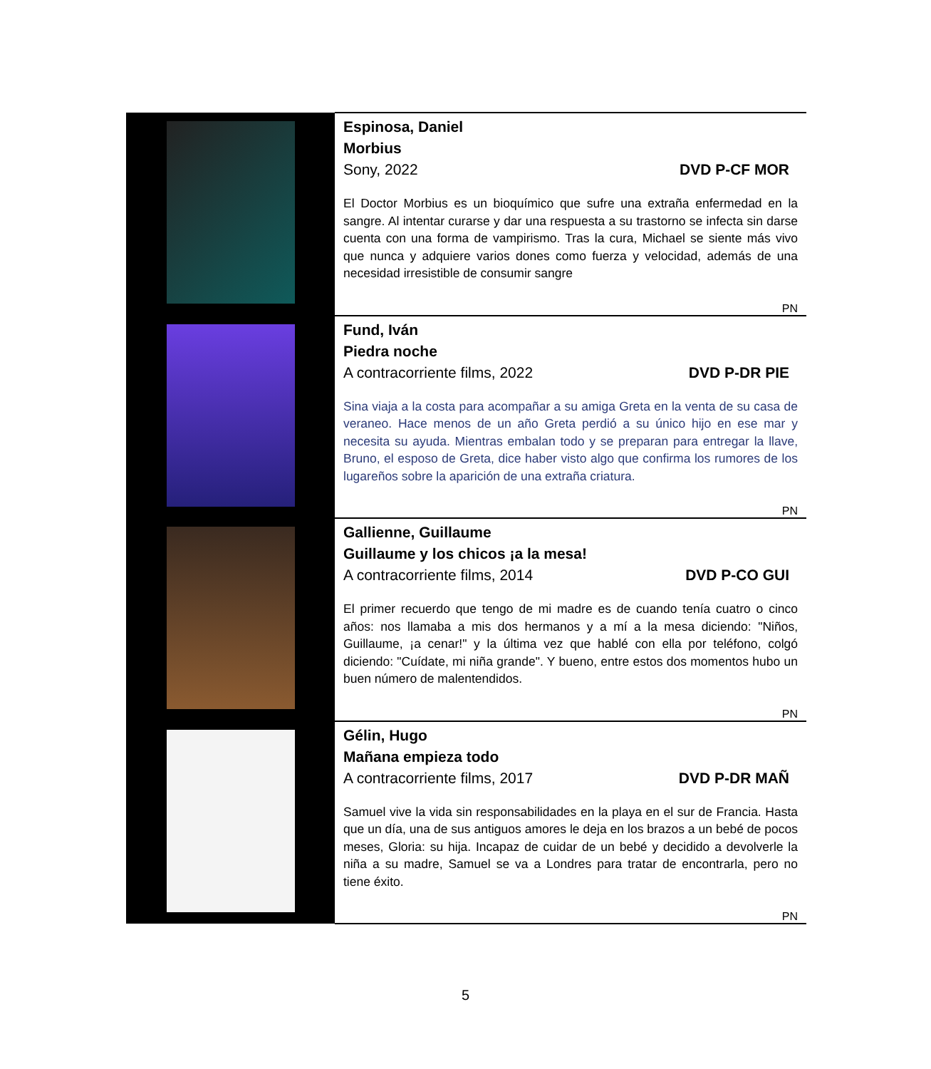| | Espinosa, Daniel Morbius Sony, 2022 DVD P-CF MOR El Doctor Morbius es un bioquímico que sufre una extraña enfermedad en la sangre. Al intentar curarse y dar una respuesta a su trastorno se infecta sin darse cuenta con una forma de vampirismo. Tras la cura, Michael se siente más vivo que nunca y adquiere varios dones como fuerza y velocidad, además de una necesidad irresistible de consumir sangre PN |
| | Fund, Iván Piedra noche A contracorriente films, 2022 DVD P-DR PIE Sina viaja a la costa para acompañar a su amiga Greta en la venta de su casa de veraneo. Hace menos de un año Greta perdió a su único hijo en ese mar y necesita su ayuda. Mientras embalan todo y se preparan para entregar la llave, Bruno, el esposo de Greta, dice haber visto algo que confirma los rumores de los lugareños sobre la aparición de una extraña criatura. PN |
| | Gallienne, Guillaume Guillaume y los chicos ¡a la mesa! A contracorriente films, 2014 DVD P-CO GUI El primer recuerdo que tengo de mi madre es de cuando tenía cuatro o cinco años: nos llamaba a mis dos hermanos y a mí a la mesa diciendo: "Niños, Guillaume, ¡a cenar!" y la última vez que hablé con ella por teléfono, colgó diciendo: "Cuídate, mi niña grande". Y bueno, entre estos dos momentos hubo un buen número de malentendidos. PN |
| | Gélin, Hugo Mañana empieza todo A contracorriente films, 2017 DVD P-DR MAÑ Samuel vive la vida sin responsabilidades en la playa en el sur de Francia. Hasta que un día, una de sus antiguos amores le deja en los brazos a un bebé de pocos meses, Gloria: su hija. Incapaz de cuidar de un bebé y decidido a devolverle la niña a su madre, Samuel se va a Londres para tratar de encontrarla, pero no tiene éxito. PN |
5